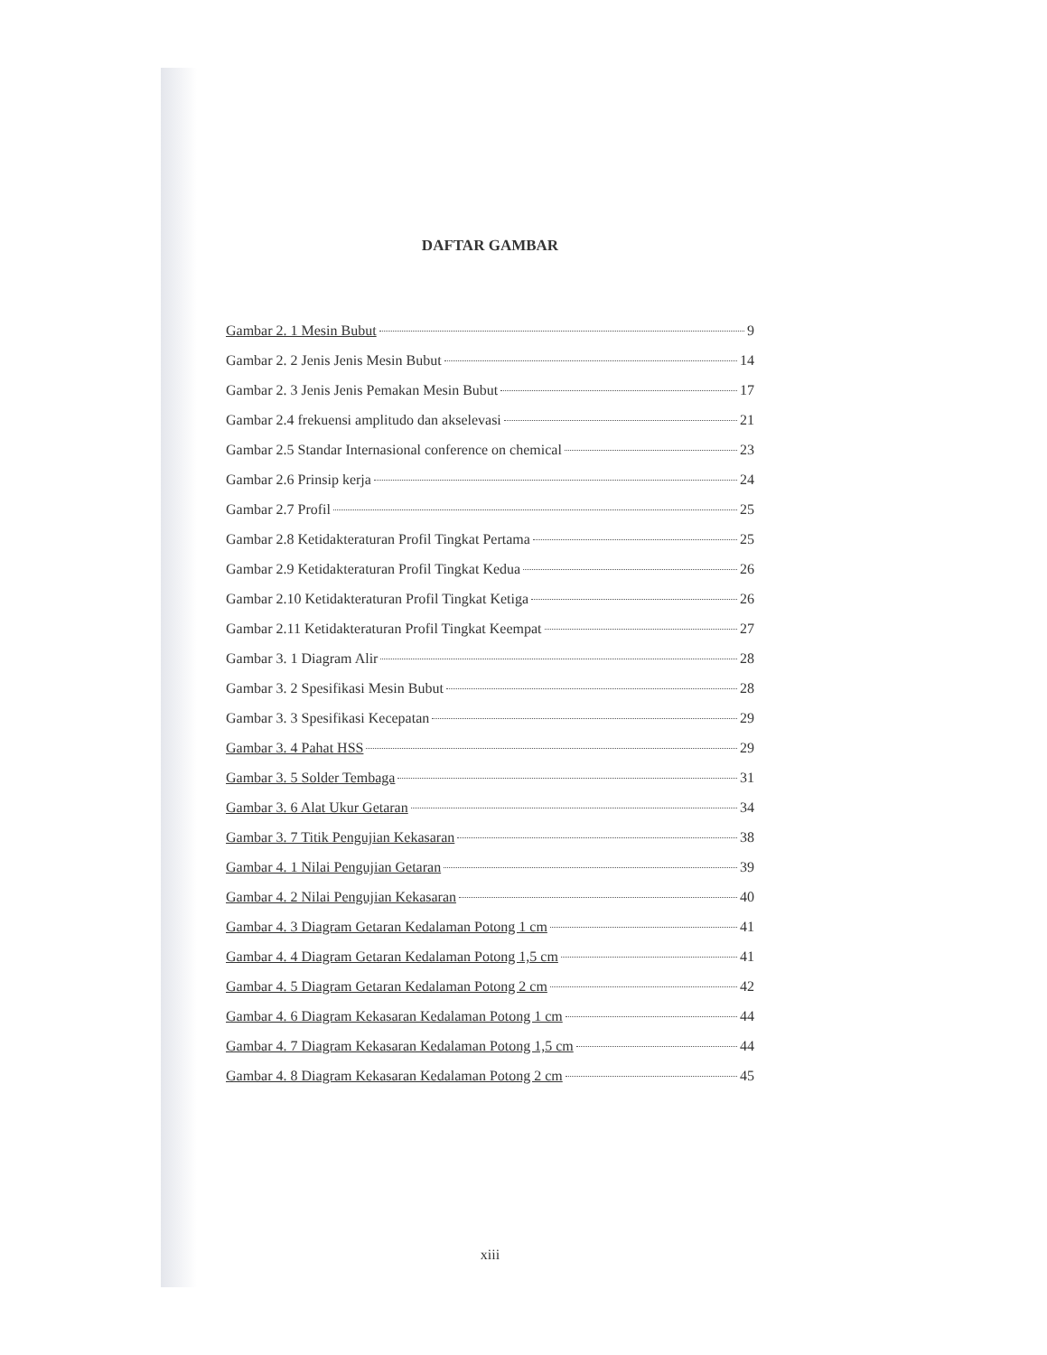DAFTAR GAMBAR
Gambar 2. 1 Mesin Bubut 9
Gambar 2. 2 Jenis Jenis Mesin Bubut 14
Gambar 2. 3 Jenis Jenis Pemakan Mesin Bubut 17
Gambar 2.4 frekuensi amplitudo dan akselevasi 21
Gambar 2.5 Standar Internasional conference on chemical 23
Gambar 2.6 Prinsip kerja 24
Gambar 2.7 Profil 25
Gambar 2.8 Ketidakteraturan Profil Tingkat Pertama 25
Gambar 2.9 Ketidakteraturan Profil Tingkat Kedua 26
Gambar 2.10 Ketidakteraturan Profil Tingkat Ketiga 26
Gambar 2.11 Ketidakteraturan Profil Tingkat Keempat 27
Gambar 3. 1 Diagram Alir 28
Gambar 3. 2 Spesifikasi Mesin Bubut 28
Gambar 3. 3 Spesifikasi Kecepatan 29
Gambar 3. 4 Pahat HSS 29
Gambar 3. 5 Solder Tembaga 31
Gambar 3. 6 Alat Ukur Getaran 34
Gambar 3. 7 Titik Pengujian Kekasaran 38
Gambar 4. 1 Nilai Pengujian Getaran 39
Gambar 4. 2 Nilai Pengujian Kekasaran 40
Gambar 4. 3 Diagram Getaran Kedalaman Potong 1 cm 41
Gambar 4. 4 Diagram Getaran Kedalaman Potong 1,5 cm 41
Gambar 4. 5 Diagram Getaran Kedalaman Potong 2 cm 42
Gambar 4. 6 Diagram Kekasaran Kedalaman Potong 1 cm 44
Gambar 4. 7 Diagram Kekasaran Kedalaman Potong 1,5 cm 44
Gambar 4. 8 Diagram Kekasaran Kedalaman Potong 2 cm 45
xiii